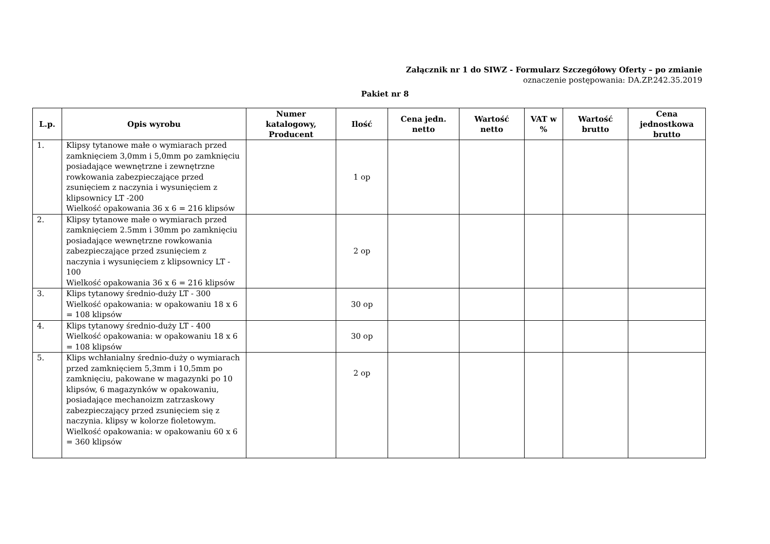Załącznik nr 1 do SIWZ - Formularz Szczegółowy Oferty – po zmianie
oznaczenie postępowania: DA.ZP.242.35.2019
Pakiet nr 8
| L.p. | Opis wyrobu | Numer katalogowy, Producent | Ilość | Cena jedn. netto | Wartość netto | VAT w % | Wartość brutto | Cena jednostkowa brutto |
| --- | --- | --- | --- | --- | --- | --- | --- | --- |
| 1. | Klipsy tytanowe małe o wymiarach przed zamknięciem 3,0mm i 5,0mm po zamknięciu posiadające wewnętrzne i zewnętrzne rowkowania zabezpieczające przed zsunięciem z naczynia i wysunięciem z klipsownicy LT -200 Wielkość opakowania 36 x 6 = 216 klipsów | | 1 op | | | | | |
| 2. | Klipsy tytanowe małe o wymiarach przed zamknięciem 2.5mm i 30mm po zamknięciu posiadające wewnętrzne rowkowania zabezpieczające przed zsunięciem z naczynia i wysunięciem z klipsownicy LT - 100 Wielkość opakowania 36 x 6 = 216 klipsów | | 2 op | | | | | |
| 3. | Klips tytanowy średnio-duży LT - 300 Wielkość opakowania: w opakowaniu 18 x 6 = 108 klipsów | | 30 op | | | | | |
| 4. | Klips tytanowy średnio-duży LT - 400 Wielkość opakowania: w opakowaniu 18 x 6 = 108 klipsów | | 30 op | | | | | |
| 5. | Klips wchłanialny średnio-duży o wymiarach przed zamknięciem 5,3mm i 10,5mm po zamknięciu, pakowane w magazynki po 10 klipsów, 6 magazynków w opakowaniu, posiadające mechanoizm zatrzaskowy zabezpieczający przed zsunięciem się z naczynia. klipsy w kolorze fioletowym. Wielkość opakowania: w opakowaniu 60 x 6 = 360 klipsów | | 2 op | | | | | |